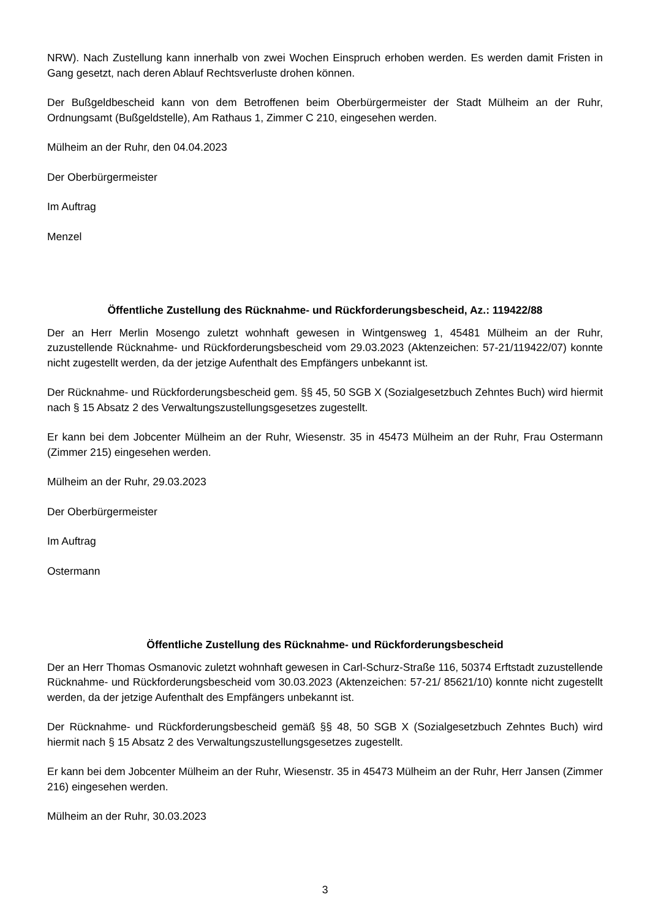NRW). Nach Zustellung kann innerhalb von zwei Wochen Einspruch erhoben werden. Es werden damit Fristen in Gang gesetzt, nach deren Ablauf Rechtsverluste drohen können.
Der Bußgeldbescheid kann von dem Betroffenen beim Oberbürgermeister der Stadt Mülheim an der Ruhr, Ordnungsamt (Bußgeldstelle), Am Rathaus 1, Zimmer C 210, eingesehen werden.
Mülheim an der Ruhr, den 04.04.2023
Der Oberbürgermeister
Im Auftrag
Menzel
Öffentliche Zustellung des Rücknahme- und Rückforderungsbescheid, Az.: 119422/88
Der an Herr Merlin Mosengo zuletzt wohnhaft gewesen in Wintgensweg 1, 45481 Mülheim an der Ruhr, zuzustellende Rücknahme- und Rückforderungsbescheid vom 29.03.2023 (Aktenzeichen: 57-21/119422/07) konnte nicht zugestellt werden, da der jetzige Aufenthalt des Empfängers unbekannt ist.
Der Rücknahme- und Rückforderungsbescheid gem. §§ 45, 50 SGB X (Sozialgesetzbuch Zehntes Buch) wird hiermit nach § 15 Absatz 2 des Verwaltungszustellungsgesetzes zugestellt.
Er kann bei dem Jobcenter Mülheim an der Ruhr, Wiesenstr. 35 in 45473 Mülheim an der Ruhr, Frau Ostermann (Zimmer 215) eingesehen werden.
Mülheim an der Ruhr, 29.03.2023
Der Oberbürgermeister
Im Auftrag
Ostermann
Öffentliche Zustellung des Rücknahme- und Rückforderungsbescheid
Der an Herr Thomas Osmanovic zuletzt wohnhaft gewesen in Carl-Schurz-Straße 116, 50374 Erftstadt zuzustellende Rücknahme- und Rückforderungsbescheid vom 30.03.2023 (Aktenzeichen: 57-21/ 85621/10) konnte nicht zugestellt werden, da der jetzige Aufenthalt des Empfängers unbekannt ist.
Der Rücknahme- und Rückforderungsbescheid gemäß §§ 48, 50 SGB X (Sozialgesetzbuch Zehntes Buch) wird hiermit nach § 15 Absatz 2 des Verwaltungszustellungsgesetzes zugestellt.
Er kann bei dem Jobcenter Mülheim an der Ruhr, Wiesenstr. 35 in 45473 Mülheim an der Ruhr, Herr Jansen (Zimmer 216) eingesehen werden.
Mülheim an der Ruhr, 30.03.2023
3